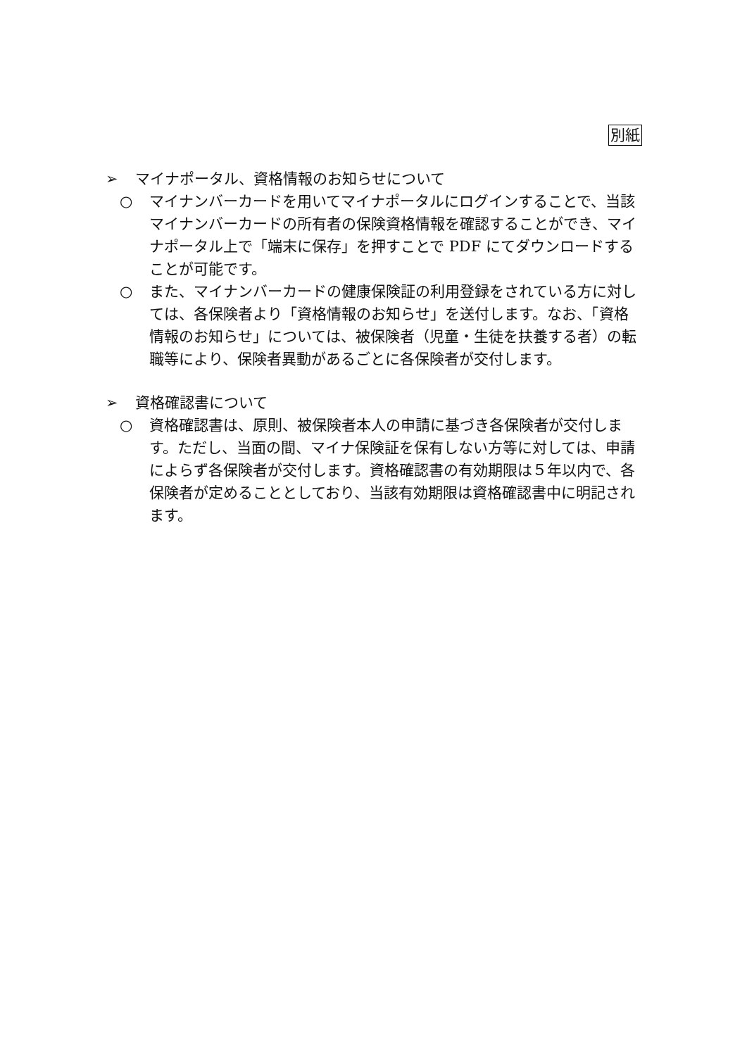別紙
➢ マイナポータル、資格情報のお知らせについて
○ マイナンバーカードを用いてマイナポータルにログインすることで、当該マイナンバーカードの所有者の保険資格情報を確認することができ、マイナポータル上で「端末に保存」を押すことで PDF にてダウンロードすることが可能です。
○ また、マイナンバーカードの健康保険証の利用登録をされている方に対しては、各保険者より「資格情報のお知らせ」を送付します。なお、「資格情報のお知らせ」については、被保険者（児童・生徒を扶養する者）の転職等により、保険者異動があるごとに各保険者が交付します。
➢ 資格確認書について
○ 資格確認書は、原則、被保険者本人の申請に基づき各保険者が交付します。ただし、当面の間、マイナ保険証を保有しない方等に対しては、申請によらず各保険者が交付します。資格確認書の有効期限は５年以内で、各保険者が定めることとしており、当該有効期限は資格確認書中に明記されます。